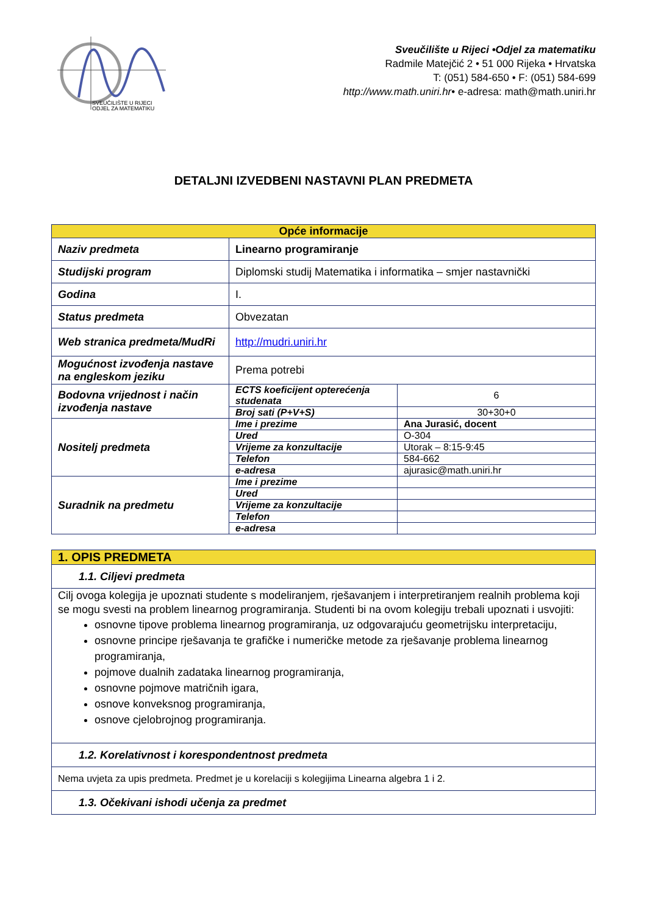SVEUČILIŠTE U RIJECI
ODJEL ZA MATEMATIKU
Sveučilište u Rijeci •Odjel za matematiku
Radmile Matejčić 2 • 51 000 Rijeka • Hrvatska
T: (051) 584-650 • F: (051) 584-699
http://www.math.uniri.hr• e-adresa: math@math.uniri.hr
DETALJNI IZVEDBENI NASTAVNI PLAN PREDMETA
| Opće informacije | | |
| --- | --- | --- |
| Naziv predmeta | Linearno programiranje | |
| Studijski program | Diplomski studij Matematika i informatika – smjer nastavnički | |
| Godina | I. | |
| Status predmeta | Obvezatan | |
| Web stranica predmeta/MudRi | http://mudri.uniri.hr | |
| Mogućnost izvođenja nastave na engleskom jeziku | Prema potrebi | |
| Bodovna vrijednost i način izvođenja nastave | ECTS koeficijent opterećenja studenata | 6 |
| | Broj sati (P+V+S) | 30+30+0 |
| Nositelj predmeta | Ime i prezime | Ana Jurasić, docent |
| | Ured | O-304 |
| | Vrijeme za konzultacije | Utorak – 8:15-9:45 |
| | Telefon | 584-662 |
| | e-adresa | ajurasic@math.uniri.hr |
| Suradnik na predmetu | Ime i prezime | |
| | Ured | |
| | Vrijeme za konzultacije | |
| | Telefon | |
| | e-adresa | |
| 1. OPIS PREDMETA |
| 1.1. Ciljevi predmeta |
| Cilj ovoga kolegija je upoznati studente s modeliranjem, rješavanjem i interpretiranjem realnih problema koji se mogu svesti na problem linearnog programiranja. Studenti bi na ovom kolegiju trebali upoznati i usvojiti: osnovne tipove problema linearnog programiranja, uz odgovarajuću geometrijsku interpretaciju, osnovne principe rješavanja te grafičke i numeričke metode za rješavanje problema linearnog programiranja, pojmove dualnih zadataka linearnog programiranja, osnovne pojmove matričnih igara, osnove konveksnog programiranja, osnove cjelobrojnog programiranja. |
| 1.2. Korelativnost i korespondentnost predmeta |
| Nema uvjeta za upis predmeta. Predmet je u korelaciji s kolegijima Linearna algebra 1 i 2. |
| 1.3. Očekivani ishodi učenja za predmet |